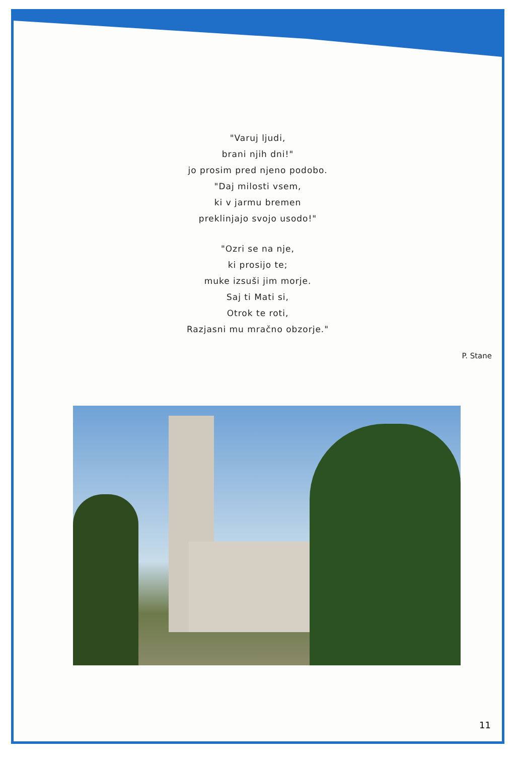"Varuj ljudi,
brani njih dni!"
jo prosim pred njeno podobo.
"Daj milosti vsem,
ki v jarmu bremen
preklinjajo svojo usodo!"
"Ozri se na nje,
ki prosijo te;
muke izsuši jim morje.
Saj ti Mati si,
Otrok te roti,
Razjasni mu mračno obzorje."
P. Stane
11